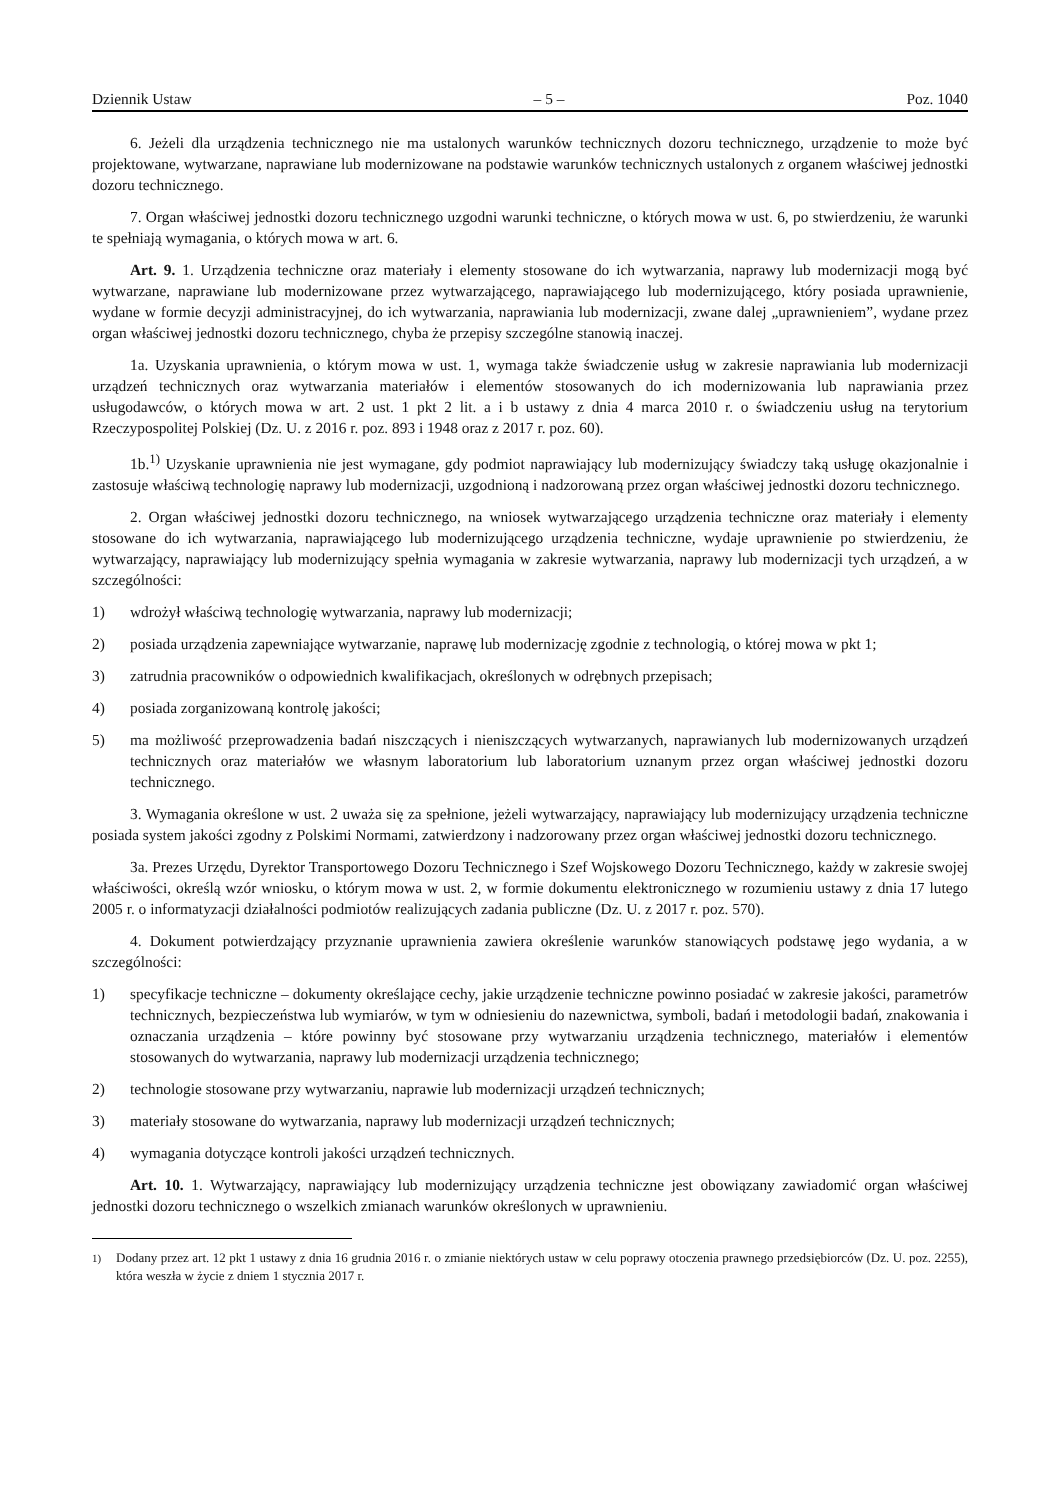Dziennik Ustaw – 5 – Poz. 1040
6. Jeżeli dla urządzenia technicznego nie ma ustalonych warunków technicznych dozoru technicznego, urządzenie to może być projektowane, wytwarzane, naprawiane lub modernizowane na podstawie warunków technicznych ustalonych z organem właściwej jednostki dozoru technicznego.
7. Organ właściwej jednostki dozoru technicznego uzgodni warunki techniczne, o których mowa w ust. 6, po stwierdzeniu, że warunki te spełniają wymagania, o których mowa w art. 6.
Art. 9. 1. Urządzenia techniczne oraz materiały i elementy stosowane do ich wytwarzania, naprawy lub modernizacji mogą być wytwarzane, naprawiane lub modernizowane przez wytwarzającego, naprawiającego lub modernizującego, który posiada uprawnienie, wydane w formie decyzji administracyjnej, do ich wytwarzania, naprawiania lub modernizacji, zwane dalej „uprawnieniem”, wydane przez organ właściwej jednostki dozoru technicznego, chyba że przepisy szczególne stanowią inaczej.
1a. Uzyskania uprawnienia, o którym mowa w ust. 1, wymaga także świadczenie usług w zakresie naprawiania lub modernizacji urządzeń technicznych oraz wytwarzania materiałów i elementów stosowanych do ich modernizowania lub naprawiania przez usługodawców, o których mowa w art. 2 ust. 1 pkt 2 lit. a i b ustawy z dnia 4 marca 2010 r. o świadczeniu usług na terytorium Rzeczypospolitej Polskiej (Dz. U. z 2016 r. poz. 893 i 1948 oraz z 2017 r. poz. 60).
1b.<sup>1)</sup> Uzyskanie uprawnienia nie jest wymagane, gdy podmiot naprawiający lub modernizujący świadczy taką usługę okazjonalnie i zastosuje właściwą technologię naprawy lub modernizacji, uzgodnioną i nadzorowaną przez organ właściwej jednostki dozoru technicznego.
2. Organ właściwej jednostki dozoru technicznego, na wniosek wytwarzającego urządzenia techniczne oraz materiały i elementy stosowane do ich wytwarzania, naprawiającego lub modernizującego urządzenia techniczne, wydaje uprawnienie po stwierdzeniu, że wytwarzający, naprawiający lub modernizujący spełnia wymagania w zakresie wytwarzania, naprawy lub modernizacji tych urządzeń, a w szczególności:
1) wdrożył właściwą technologię wytwarzania, naprawy lub modernizacji;
2) posiada urządzenia zapewniające wytwarzanie, naprawę lub modernizację zgodnie z technologią, o której mowa w pkt 1;
3) zatrudnia pracowników o odpowiednich kwalifikacjach, określonych w odrębnych przepisach;
4) posiada zorganizowaną kontrolę jakości;
5) ma możliwość przeprowadzenia badań niszczących i nieniszczących wytwarzanych, naprawianych lub modernizowanych urządzeń technicznych oraz materiałów we własnym laboratorium lub laboratorium uznanym przez organ właściwej jednostki dozoru technicznego.
3. Wymagania określone w ust. 2 uważa się za spełnione, jeżeli wytwarzający, naprawiający lub modernizujący urządzenia techniczne posiada system jakości zgodny z Polskimi Normami, zatwierdzony i nadzorowany przez organ właściwej jednostki dozoru technicznego.
3a. Prezes Urzędu, Dyrektor Transportowego Dozoru Technicznego i Szef Wojskowego Dozoru Technicznego, każdy w zakresie swojej właściwości, określą wzór wniosku, o którym mowa w ust. 2, w formie dokumentu elektronicznego w rozumieniu ustawy z dnia 17 lutego 2005 r. o informatyzacji działalności podmiotów realizujących zadania publiczne (Dz. U. z 2017 r. poz. 570).
4. Dokument potwierdzający przyznanie uprawnienia zawiera określenie warunków stanowiących podstawę jego wydania, a w szczególności:
1) specyfikacje techniczne – dokumenty określające cechy, jakie urządzenie techniczne powinno posiadać w zakresie jakości, parametrów technicznych, bezpieczeństwa lub wymiarów, w tym w odniesieniu do nazewnictwa, symboli, badań i metodologii badań, znakowania i oznaczania urządzenia – które powinny być stosowane przy wytwarzaniu urządzenia technicznego, materiałów i elementów stosowanych do wytwarzania, naprawy lub modernizacji urządzenia technicznego;
2) technologie stosowane przy wytwarzaniu, naprawie lub modernizacji urządzeń technicznych;
3) materiały stosowane do wytwarzania, naprawy lub modernizacji urządzeń technicznych;
4) wymagania dotyczące kontroli jakości urządzeń technicznych.
Art. 10. 1. Wytwarzający, naprawiający lub modernizujący urządzenia techniczne jest obowiązany zawiadomić organ właściwej jednostki dozoru technicznego o wszelkich zmianach warunków określonych w uprawnieniu.
<sup>1)</sup> Dodany przez art. 12 pkt 1 ustawy z dnia 16 grudnia 2016 r. o zmianie niektórych ustaw w celu poprawy otoczenia prawnego przedsiębiorców (Dz. U. poz. 2255), która weszła w życie z dniem 1 stycznia 2017 r.